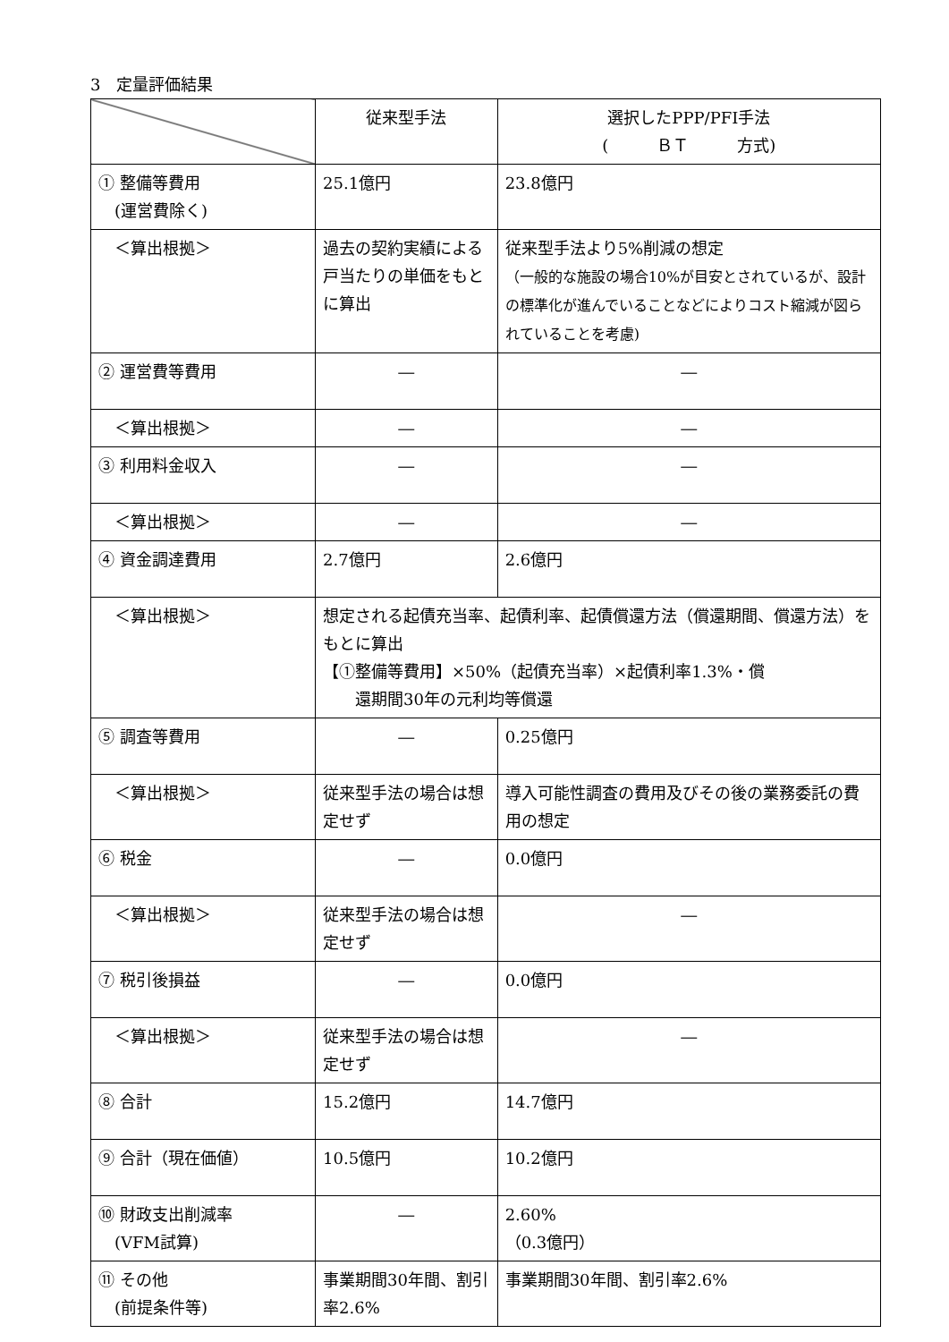3　定量評価結果
| | 従来型手法 | 選択したPPP/PFI手法 ( ＢＴ 方式) |
| --- | --- | --- |
| ① 整備等費用 (運営費除く) | 25.1億円 | 23.8億円 |
| ＜算出根拠＞ | 過去の契約実績による戸当たりの単価をもとに算出 | 従来型手法より5%削減の想定 （一般的な施設の場合10%が目安とされているが、設計の標準化が進んでいることなどによりコスト縮減が図られていることを考慮) |
| ② 運営費等費用 | ― | ― |
| ＜算出根拠＞ | ― | ― |
| ③ 利用料金収入 | ― | ― |
| ＜算出根拠＞ | ― | ― |
| ④ 資金調達費用 | 2.7億円 | 2.6億円 |
| ＜算出根拠＞ | 想定される起債充当率、起債利率、起債償還方法（償還期間、償還方法）をもとに算出 【①整備等費用】×50%（起債充当率）×起債利率1.3%・償 還期間30年の元利均等償還 | |
| ⑤ 調査等費用 | ― | 0.25億円 |
| ＜算出根拠＞ | 従来型手法の場合は想定せず | 導入可能性調査の費用及びその後の業務委託の費用の想定 |
| ⑥ 税金 | ― | 0.0億円 |
| ＜算出根拠＞ | 従来型手法の場合は想定せず | ― |
| ⑦ 税引後損益 | ― | 0.0億円 |
| ＜算出根拠＞ | 従来型手法の場合は想定せず | ― |
| ⑧ 合計 | 15.2億円 | 14.7億円 |
| ⑨ 合計（現在価値） | 10.5億円 | 10.2億円 |
| ⑩ 財政支出削減率 (VFM試算) | ― | 2.60% （0.3億円） |
| ⑪ その他 (前提条件等) | 事業期間30年間、割引率2.6% | 事業期間30年間、割引率2.6% |